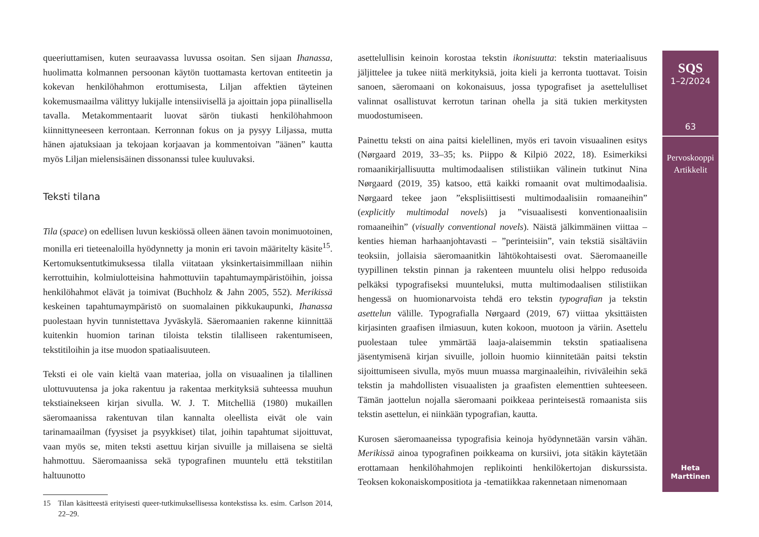queeriuttamisen, kuten seuraavassa luvussa osoitan. Sen sijaan Ihanassa, huolimatta kolmannen persoonan käytön tuottamasta kertovan entiteetin ja kokevan henkilöhahmon erottumisesta, Liljan affektien täyteinen kokemusmaailma välittyy lukijalle intensiivisellä ja ajoittain jopa piinallisella tavalla. Metakommentaarit luovat särön tiukasti henkilöhahmoon kiinnittyneeseen kerrontaan. Kerronnan fokus on ja pysyy Liljassa, mutta hänen ajatuksiaan ja tekojaan korjaavan ja kommentoivan ”äänen” kautta myös Liljan mielensisäinen dissonanssi tulee kuuluvaksi.
Teksti tilana
Tila (space) on edellisen luvun keskiössä olleen äänen tavoin monimuotoinen, monilla eri tieteenaloilla hyödynnetty ja monin eri tavoin määritelty käsite<sup>15</sup>. Kertomuksentutkimuksessa tilalla viitataan yksinkertaisimmillaan niihin kerrottuihin, kolmiulotteisina hahmottuviin tapahtumaympäristöihin, joissa henkilöhahmot elävät ja toimivat (Buchholz & Jahn 2005, 552). Merikissä keskeinen tapahtumaympäristö on suomalainen pikkukaupunki, Ihanassa puolestaan hyvin tunnistettava Jyväskylä. Säeromaanien rakenne kiinnittää kuitenkin huomion tarinan tiloista tekstin tilalliseen rakentumiseen, tekstitiloihin ja itse muodon spatiaalisuuteen.
Teksti ei ole vain kieltä vaan materiaa, jolla on visuaalinen ja tilallinen ulottuvuutensa ja joka rakentuu ja rakentaa merkityksiä suhteessa muuhun tekstiainekseen kirjan sivulla. W. J. T. Mitchelliä (1980) mukaillen säeromaanissa rakentuvan tilan kannalta oleellista eivät ole vain tarinamaailman (fyysiset ja psyykkiset) tilat, joihin tapahtumat sijoittuvat, vaan myös se, miten teksti asettuu kirjan sivuille ja millaisena se sieltä hahmottuu. Säeromaanissa sekä typografinen muuntelu että tekstitilan haltuunotto
15 Tilan käsitteestä erityisesti queer-tutkimuksellisessa kontekstissa ks. esim. Carlson 2014, 22–29.
asettelullisin keinoin korostaa tekstin ikonisuutta: tekstin materiaalisuus jäljittelee ja tukee niitä merkityksiä, joita kieli ja kerronta tuottavat. Toisin sanoen, säeromaani on kokonaisuus, jossa typografiset ja asettelulliset valinnat osallistuvat kerrotun tarinan ohella ja sitä tukien merkitysten muodostumiseen.
Painettu teksti on aina paitsi kielellinen, myös eri tavoin visuaalinen esitys (Nørgaard 2019, 33–35; ks. Piippo & Kilpiö 2022, 18). Esimerkiksi romaanikirjallisuutta multimodaalisen stilistiikan välinein tutkinut Nina Nørgaard (2019, 35) katsoo, että kaikki romaanit ovat multimodaalisia. Nørgaard tekee jaon ”eksplisiittisesti multimodaalisiin romaaneihin” (explicitly multimodal novels) ja ”visuaalisesti konventionaalisiin romaaneihin” (visually conventional novels). Näistä jälkimmäinen viittaa – kenties hieman harhaanjohtavasti – ”perinteisiin”, vain tekstiä sisältäviin teoksiin, jollaisia säeromaanitkin lähtökohtaisesti ovat. Säeromaaneille tyypillinen tekstin pinnan ja rakenteen muuntelu olisi helppo redusoida pelkäksi typografiseksi muunteluksi, mutta multimodaalisen stilistiikan hengessä on huomionarvoista tehdä ero tekstin typografian ja tekstin asettelun välille. Typografialla Nørgaard (2019, 67) viittaa yksittäisten kirjasinten graafisen ilmiasuun, kuten kokoon, muotoon ja väriin. Asettelu puolestaan tulee ymmärtää laaja-alaisemmin tekstin spatiaalisena jäsentymisenä kirjan sivuille, jolloin huomio kiinnitetään paitsi tekstin sijoittumiseen sivulla, myös muun muassa marginaaleihin, riviväleihin sekä tekstin ja mahdollisten visuaalisten ja graafisten elementtien suhteeseen. Tämän jaottelun nojalla säeromaani poikkeaa perinteisestä romaanista siis tekstin asettelun, ei niinkään typografian, kautta.
Kurosen säeromaaneissa typografisia keinoja hyödynnetään varsin vähän. Merikissä ainoa typografinen poikkeama on kursiivi, jota sitäkin käytetään erottamaan henkilöhahmojen replikointi henkilökertojan diskurssista. Teoksen kokonaiskompositiota ja -tematiikkaa rakennetaan nimenomaan
SQS
1–2/2024
63
Pervoskooppi
Artikkelit
Heta
Marttinen